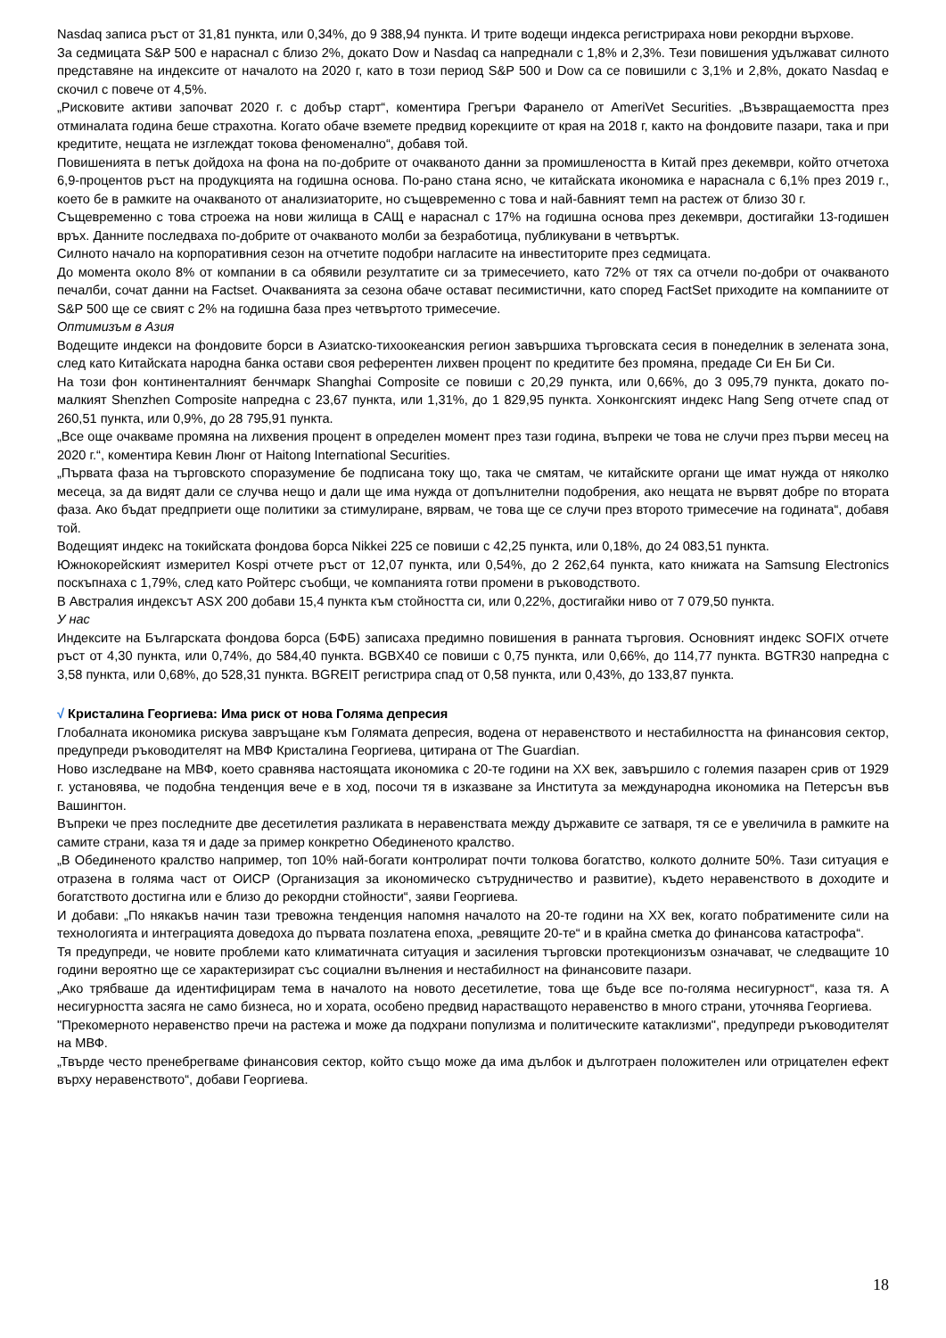Nasdaq записа ръст от 31,81 пункта, или 0,34%, до 9 388,94 пункта. И трите водещи индекса регистрираха нови рекордни върхове.
За седмицата S&P 500 е нараснал с близо 2%, докато Dow и Nasdaq са напреднали с 1,8% и 2,3%. Тези повишения удължават силното представяне на индексите от началото на 2020 г, като в този период S&P 500 и Dow са се повишили с 3,1% и 2,8%, докато Nasdaq е скочил с повече от 4,5%.
„Рисковите активи започват 2020 г. с добър старт“, коментира Грегъри Фаранело от AmeriVet Securities. „Възвращаемостта през отминалата година беше страхотна. Когато обаче вземете предвид корекциите от края на 2018 г, както на фондовите пазари, така и при кредитите, нещата не изглеждат токова феноменално“, добавя той.
Повишенията в петък дойдоха на фона на по-добрите от очакваното данни за промишлеността в Китай през декември, който отчетоха 6,9-процентов ръст на продукцията на годишна основа. По-рано стана ясно, че китайската икономика е нараснала с 6,1% през 2019 г., което бе в рамките на очакваното от анализиаторите, но същевременно с това и най-бавният темп на растеж от близо 30 г.
Същевременно с това строежа на нови жилища в САЩ е нараснал с 17% на годишна основа през декември, достигайки 13-годишен връх. Данните последваха по-добрите от очакваното молби за безработица, публикувани в четвъртък.
Силното начало на корпоративния сезон на отчетите подобри нагласите на инвеститорите през седмицата.
До момента около 8% от компании в са обявили резултатите си за тримесечието, като 72% от тях са отчели по-добри от очакваното печалби, сочат данни на Factset. Очакванията за сезона обаче остават песимистични, като според FactSet приходите на компаниите от S&P 500 ще се свият с 2% на годишна база през четвъртото тримесечие.
Оптимизъм в Азия
Водещите индекси на фондовите борси в Азиатско-тихоокеанския регион завършиха търговската сесия в понеделник в зелената зона, след като Китайската народна банка остави своя референтен лихвен процент по кредитите без промяна, предаде Си Ен Би Си.
На този фон континенталният бенчмарк Shanghai Composite се повиши с 20,29 пункта, или 0,66%, до 3 095,79 пункта, докато по-малкият Shenzhen Composite напредна с 23,67 пункта, или 1,31%, до 1 829,95 пункта. Хонконгският индекс Hang Seng отчете спад от 260,51 пункта, или 0,9%, до 28 795,91 пункта.
„Все още очакваме промяна на лихвения процент в определен момент през тази година, въпреки че това не случи през първи месец на 2020 г.“, коментира Кевин Люнг от Haitong International Securities.
„Първата фаза на търговското споразумение бе подписана току що, така че смятам, че китайските органи ще имат нужда от няколко месеца, за да видят дали се случва нещо и дали ще има нужда от допълнителни подобрения, ако нещата не вървят добре по втората фаза. Ако бъдат предприети още политики за стимулиране, вярвам, че това ще се случи през второто тримесечие на годината“, добавя той.
Водещият индекс на токийската фондова борса Nikkei 225 се повиши с 42,25 пункта, или 0,18%, до 24 083,51 пункта.
Южнокорейският измерител Kospi отчете ръст от 12,07 пункта, или 0,54%, до 2 262,64 пункта, като книжата на Samsung Electronics поскъпнаха с 1,79%, след като Ройтерс съобщи, че компанията готви промени в ръководството.
В Австралия индексът ASX 200 добави 15,4 пункта към стойността си, или 0,22%, достигайки ниво от 7 079,50 пункта.
У нас
Индексите на Българската фондова борса (БФБ) записаха предимно повишения в ранната търговия. Основният индекс SOFIX отчете ръст от 4,30 пункта, или 0,74%, до 584,40 пункта. BGBX40 се повиши с 0,75 пункта, или 0,66%, до 114,77 пункта. BGTR30 напредна с 3,58 пункта, или 0,68%, до 528,31 пункта. BGREIT регистрира спад от 0,58 пункта, или 0,43%, до 133,87 пункта.
√ Кристалина Георгиева: Има риск от нова Голяма депресия
Глобалната икономика рискува завръщане към Голямата депресия, водена от неравенството и нестабилността на финансовия сектор, предупреди ръководителят на МВФ Кристалина Георгиева, цитирана от The Guardian.
Ново изследване на МВФ, което сравнява настоящата икономика с 20-те години на XX век, завършило с големия пазарен срив от 1929 г. установява, че подобна тенденция вече е в ход, посочи тя в изказване за Института за международна икономика на Петерсън във Вашингтон.
Въпреки че през последните две десетилетия разликата в неравенствата между държавите се затваря, тя се е увеличила в рамките на самите страни, каза тя и даде за пример конкретно Обединеното кралство.
„В Обединеното кралство например, топ 10% най-богати контролират почти толкова богатство, колкото долните 50%. Тази ситуация е отразена в голяма част от ОИСР (Организация за икономическо сътрудничество и развитие), където неравенството в доходите и богатството достигна или е близо до рекордни стойности“, заяви Георгиева.
И добави: „По някакъв начин тази тревожна тенденция напомня началото на 20-те години на XX век, когато побратимените сили на технологията и интеграцията доведоха до първата позлатена епоха, „ревящите 20-те“ и в крайна сметка до финансова катастрофа“.
Тя предупреди, че новите проблеми като климатичната ситуация и засиления търговски протекционизъм означават, че следващите 10 години вероятно ще се характеризират със социални вълнения и нестабилност на финансовите пазари.
„Ако трябваше да идентифицирам тема в началото на новото десетилетие, това ще бъде все по-голяма несигурност“, каза тя. А несигурността засяга не само бизнеса, но и хората, особено предвид нарастващото неравенство в много страни, уточнява Георгиева.
"Прекомерното неравенство пречи на растежа и може да подхрани популизма и политическите катаклизми", предупреди ръководителят на МВФ.
„Твърде често пренебрегваме финансовия сектор, който също може да има дълбок и дълготраен положителен или отрицателен ефект върху неравенството“, добави Георгиева.
18